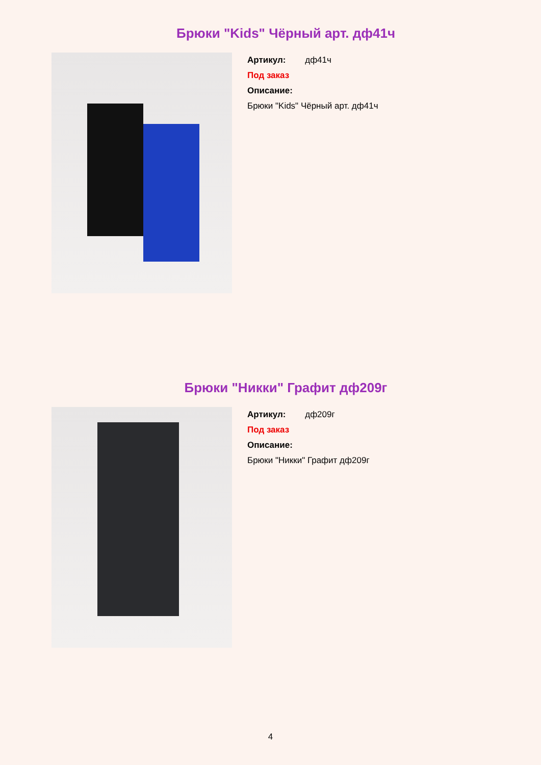Брюки "Kids" Чёрный арт. дф41ч
Артикул: дф41ч
Под заказ
Описание:
Брюки "Kids" Чёрный арт. дф41ч
Брюки "Никки" Графит дф209г
Артикул: дф209г
Под заказ
Описание:
Брюки "Никки" Графит дф209г
4